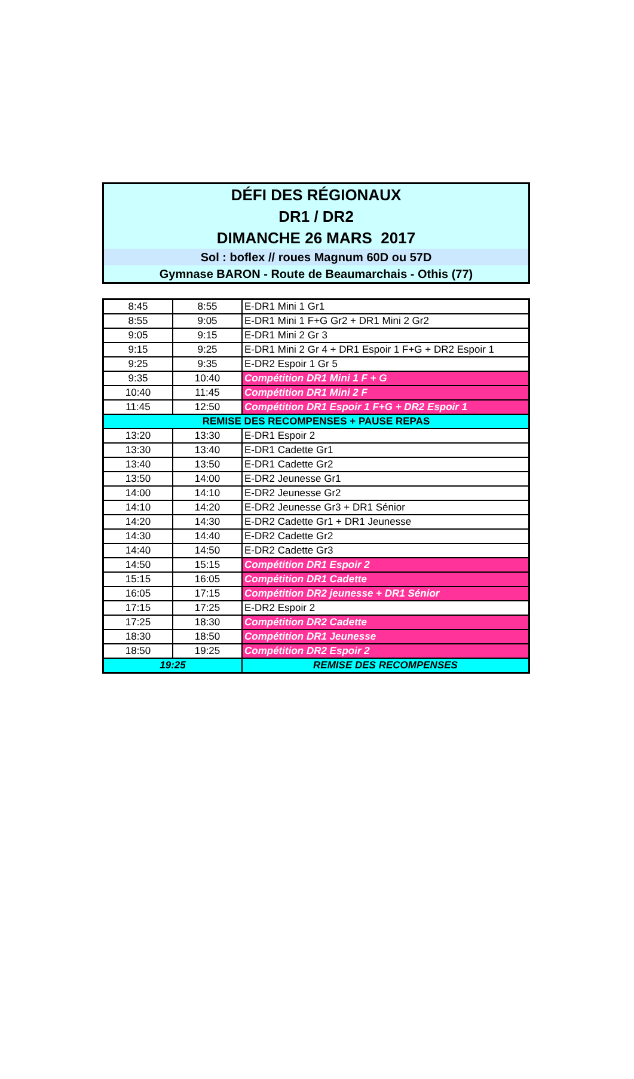DÉFI DES RÉGIONAUX
DR1 / DR2
DIMANCHE 26 MARS 2017
Sol : boflex // roues Magnum 60D ou 57D
Gymnase BARON - Route de Beaumarchais - Othis (77)
| 8:45 | 8:55 | E-DR1 Mini 1 Gr1 |
| 8:55 | 9:05 | E-DR1 Mini 1 F+G Gr2 + DR1 Mini 2 Gr2 |
| 9:05 | 9:15 | E-DR1 Mini 2 Gr 3 |
| 9:15 | 9:25 | E-DR1 Mini 2 Gr 4 + DR1 Espoir 1 F+G + DR2 Espoir 1 |
| 9:25 | 9:35 | E-DR2 Espoir 1 Gr 5 |
| 9:35 | 10:40 | Compétition DR1 Mini 1 F + G |
| 10:40 | 11:45 | Compétition DR1 Mini 2 F |
| 11:45 | 12:50 | Compétition DR1 Espoir 1 F+G + DR2 Espoir 1 |
| REMISE DES RECOMPENSES + PAUSE REPAS | | |
| 13:20 | 13:30 | E-DR1 Espoir 2 |
| 13:30 | 13:40 | E-DR1 Cadette Gr1 |
| 13:40 | 13:50 | E-DR1 Cadette Gr2 |
| 13:50 | 14:00 | E-DR2 Jeunesse Gr1 |
| 14:00 | 14:10 | E-DR2 Jeunesse Gr2 |
| 14:10 | 14:20 | E-DR2 Jeunesse Gr3 + DR1 Sénior |
| 14:20 | 14:30 | E-DR2 Cadette Gr1 + DR1 Jeunesse |
| 14:30 | 14:40 | E-DR2 Cadette Gr2 |
| 14:40 | 14:50 | E-DR2 Cadette Gr3 |
| 14:50 | 15:15 | Compétition DR1 Espoir 2 |
| 15:15 | 16:05 | Compétition DR1 Cadette |
| 16:05 | 17:15 | Compétition DR2 jeunesse + DR1 Sénior |
| 17:15 | 17:25 | E-DR2 Espoir 2 |
| 17:25 | 18:30 | Compétition DR2 Cadette |
| 18:30 | 18:50 | Compétition DR1 Jeunesse |
| 18:50 | 19:25 | Compétition DR2 Espoir 2 |
| 19:25 | | REMISE DES RECOMPENSES |